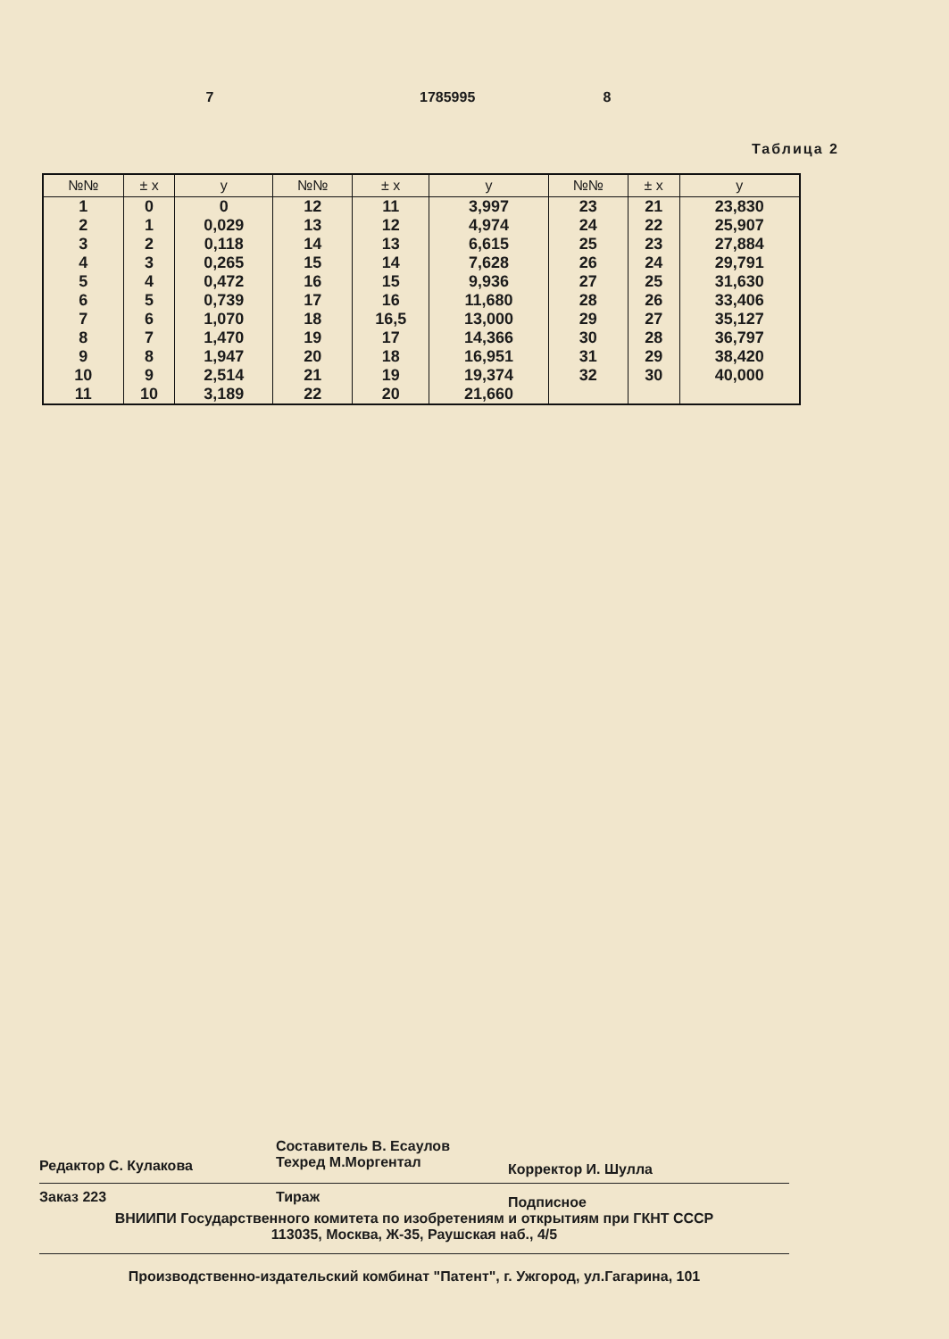7 1785995 8
Таблица 2
| №№ | ± x | y | №№ | ± x | y | №№ | ± x | y |
| --- | --- | --- | --- | --- | --- | --- | --- | --- |
| 1 | 0 | 0 | 12 | 11 | 3,997 | 23 | 21 | 23,830 |
| 2 | 1 | 0,029 | 13 | 12 | 4,974 | 24 | 22 | 25,907 |
| 3 | 2 | 0,118 | 14 | 13 | 6,615 | 25 | 23 | 27,884 |
| 4 | 3 | 0,265 | 15 | 14 | 7,628 | 26 | 24 | 29,791 |
| 5 | 4 | 0,472 | 16 | 15 | 9,936 | 27 | 25 | 31,630 |
| 6 | 5 | 0,739 | 17 | 16 | 11,680 | 28 | 26 | 33,406 |
| 7 | 6 | 1,070 | 18 | 16,5 | 13,000 | 29 | 27 | 35,127 |
| 8 | 7 | 1,470 | 19 | 17 | 14,366 | 30 | 28 | 36,797 |
| 9 | 8 | 1,947 | 20 | 18 | 16,951 | 31 | 29 | 38,420 |
| 10 | 9 | 2,514 | 21 | 19 | 19,374 | 32 | 30 | 40,000 |
| 11 | 10 | 3,189 | 22 | 20 | 21,660 | | | |
Редактор С. Кулакова
Составитель В. Есаулов
Техред М.Моргентал
Корректор И. Шулла
Заказ 223 Тираж
Подписное
ВНИИПИ Государственного комитета по изобретениям и открытиям при ГКНТ СССР
113035, Москва, Ж-35, Раушская наб., 4/5
Производственно-издательский комбинат "Патент", г. Ужгород, ул.Гагарина, 101